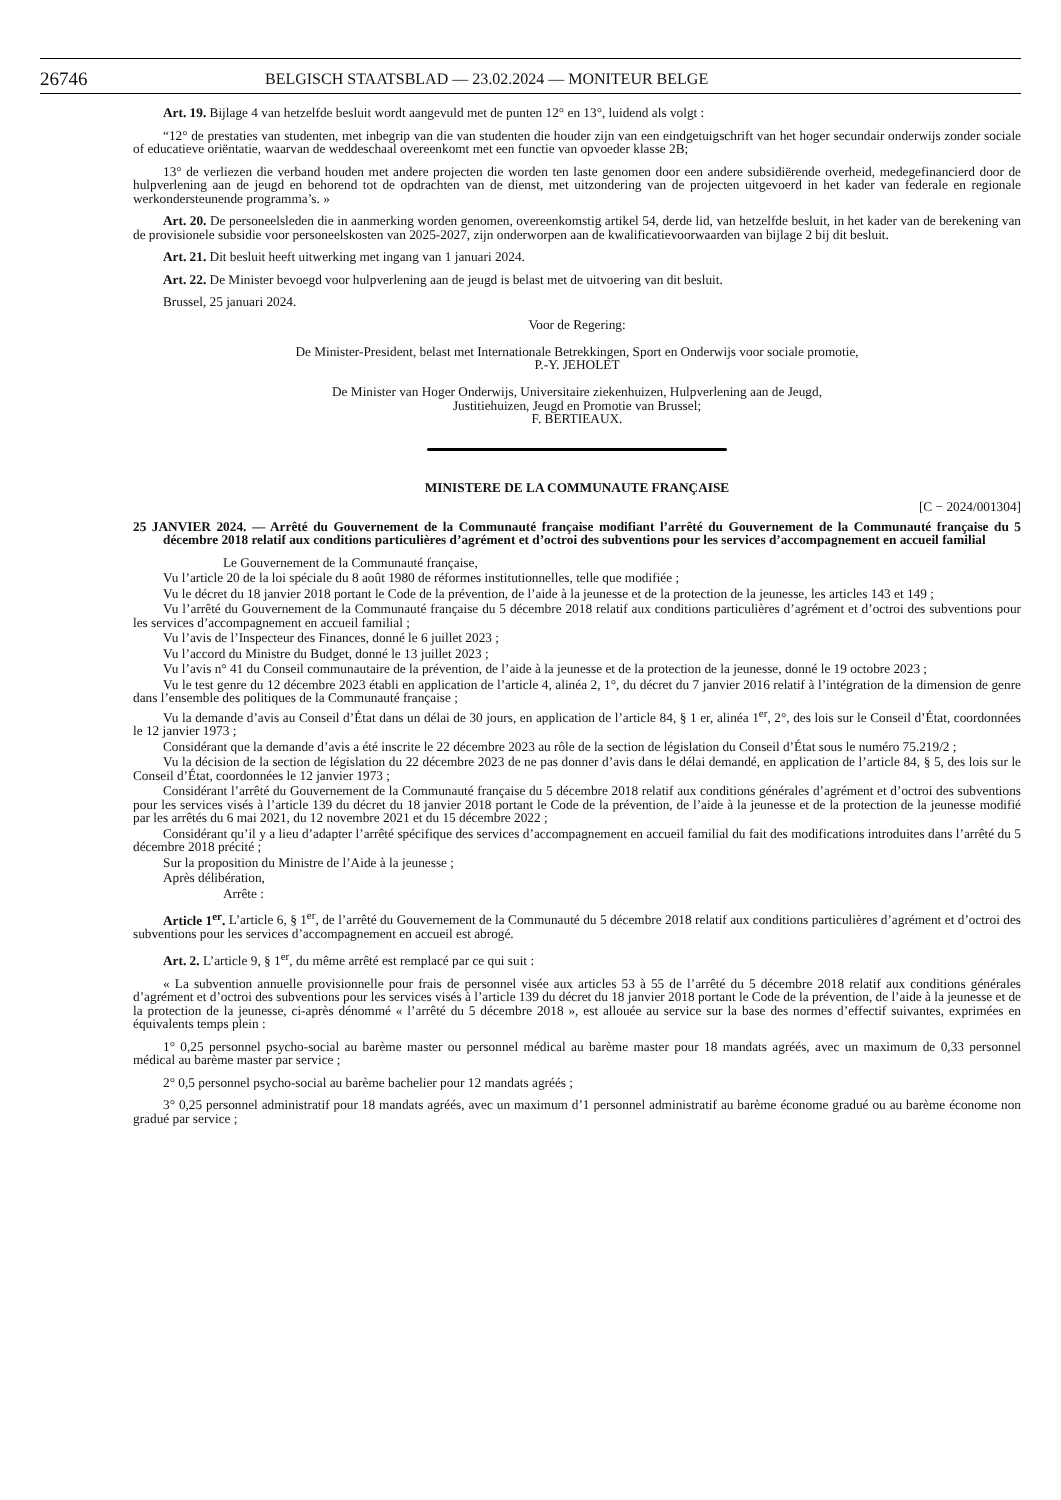26746
BELGISCH STAATSBLAD — 23.02.2024 — MONITEUR BELGE
Art. 19. Bijlage 4 van hetzelfde besluit wordt aangevuld met de punten 12° en 13°, luidend als volgt :
“12° de prestaties van studenten, met inbegrip van die van studenten die houder zijn van een eindgetuigschrift van het hoger secundair onderwijs zonder sociale of educatieve oriëntatie, waarvan de weddeschaal overeenkomt met een functie van opvoeder klasse 2B;
13° de verliezen die verband houden met andere projecten die worden ten laste genomen door een andere subsidiërende overheid, medegefinancierd door de hulpverlening aan de jeugd en behorend tot de opdrachten van de dienst, met uitzondering van de projecten uitgevoerd in het kader van federale en regionale werkondersteunende programma’s. »
Art. 20. De personeelsleden die in aanmerking worden genomen, overeenkomstig artikel 54, derde lid, van hetzelfde besluit, in het kader van de berekening van de provisionele subsidie voor personeelskosten van 2025-2027, zijn onderworpen aan de kwalificatievoorwaarden van bijlage 2 bij dit besluit.
Art. 21. Dit besluit heeft uitwerking met ingang van 1 januari 2024.
Art. 22. De Minister bevoegd voor hulpverlening aan de jeugd is belast met de uitvoering van dit besluit.
Brussel, 25 januari 2024.
Voor de Regering:
De Minister-President, belast met Internationale Betrekkingen, Sport en Onderwijs voor sociale promotie,
P.-Y. JEHOLET
De Minister van Hoger Onderwijs, Universitaire ziekenhuizen, Hulpverlening aan de Jeugd,
Justitiehuizen, Jeugd en Promotie van Brussel;
F. BERTIEAUX.
MINISTERE DE LA COMMUNAUTE FRANÇAISE
[C − 2024/001304]
25 JANVIER 2024. — Arrêté du Gouvernement de la Communauté française modifiant l’arrêté du Gouvernement de la Communauté française du 5 décembre 2018 relatif aux conditions particulières d’agrément et d’octroi des subventions pour les services d’accompagnement en accueil familial
Le Gouvernement de la Communauté française,
Vu l’article 20 de la loi spéciale du 8 août 1980 de réformes institutionnelles, telle que modifiée ;
Vu le décret du 18 janvier 2018 portant le Code de la prévention, de l’aide à la jeunesse et de la protection de la jeunesse, les articles 143 et 149 ;
Vu l’arrêté du Gouvernement de la Communauté française du 5 décembre 2018 relatif aux conditions particulières d’agrément et d’octroi des subventions pour les services d’accompagnement en accueil familial ;
Vu l’avis de l’Inspecteur des Finances, donné le 6 juillet 2023 ;
Vu l’accord du Ministre du Budget, donné le 13 juillet 2023 ;
Vu l’avis n° 41 du Conseil communautaire de la prévention, de l’aide à la jeunesse et de la protection de la jeunesse, donné le 19 octobre 2023 ;
Vu le test genre du 12 décembre 2023 établi en application de l’article 4, alinéa 2, 1°, du décret du 7 janvier 2016 relatif à l’intégration de la dimension de genre dans l’ensemble des politiques de la Communauté française ;
Vu la demande d’avis au Conseil d’État dans un délai de 30 jours, en application de l’article 84, § 1 er, alinéa 1<sup>er</sup>, 2°, des lois sur le Conseil d’État, coordonnées le 12 janvier 1973 ;
Considérant que la demande d’avis a été inscrite le 22 décembre 2023 au rôle de la section de législation du Conseil d’État sous le numéro 75.219/2 ;
Vu la décision de la section de législation du 22 décembre 2023 de ne pas donner d’avis dans le délai demandé, en application de l’article 84, § 5, des lois sur le Conseil d’État, coordonnées le 12 janvier 1973 ;
Considérant l’arrêté du Gouvernement de la Communauté française du 5 décembre 2018 relatif aux conditions générales d’agrément et d’octroi des subventions pour les services visés à l’article 139 du décret du 18 janvier 2018 portant le Code de la prévention, de l’aide à la jeunesse et de la protection de la jeunesse modifié par les arrêtés du 6 mai 2021, du 12 novembre 2021 et du 15 décembre 2022 ;
Considérant qu’il y a lieu d’adapter l’arrêté spécifique des services d’accompagnement en accueil familial du fait des modifications introduites dans l’arrêté du 5 décembre 2018 précité ;
Sur la proposition du Ministre de l’Aide à la jeunesse ;
Après délibération,
Arrête :
Article 1<sup>er</sup>. L’article 6, § 1<sup>er</sup>, de l’arrêté du Gouvernement de la Communauté du 5 décembre 2018 relatif aux conditions particulières d’agrément et d’octroi des subventions pour les services d’accompagnement en accueil est abrogé.
Art. 2. L’article 9, § 1<sup>er</sup>, du même arrêté est remplacé par ce qui suit :
« La subvention annuelle provisionnelle pour frais de personnel visée aux articles 53 à 55 de l’arrêté du 5 décembre 2018 relatif aux conditions générales d’agrément et d’octroi des subventions pour les services visés à l’article 139 du décret du 18 janvier 2018 portant le Code de la prévention, de l’aide à la jeunesse et de la protection de la jeunesse, ci-après dénommé « l’arrêté du 5 décembre 2018 », est allouée au service sur la base des normes d’effectif suivantes, exprimées en équivalents temps plein :
1° 0,25 personnel psycho-social au barème master ou personnel médical au barème master pour 18 mandats agréés, avec un maximum de 0,33 personnel médical au barème master par service ;
2° 0,5 personnel psycho-social au barème bachelier pour 12 mandats agréés ;
3° 0,25 personnel administratif pour 18 mandats agréés, avec un maximum d’1 personnel administratif au barème économe gradué ou au barème économe non gradué par service ;